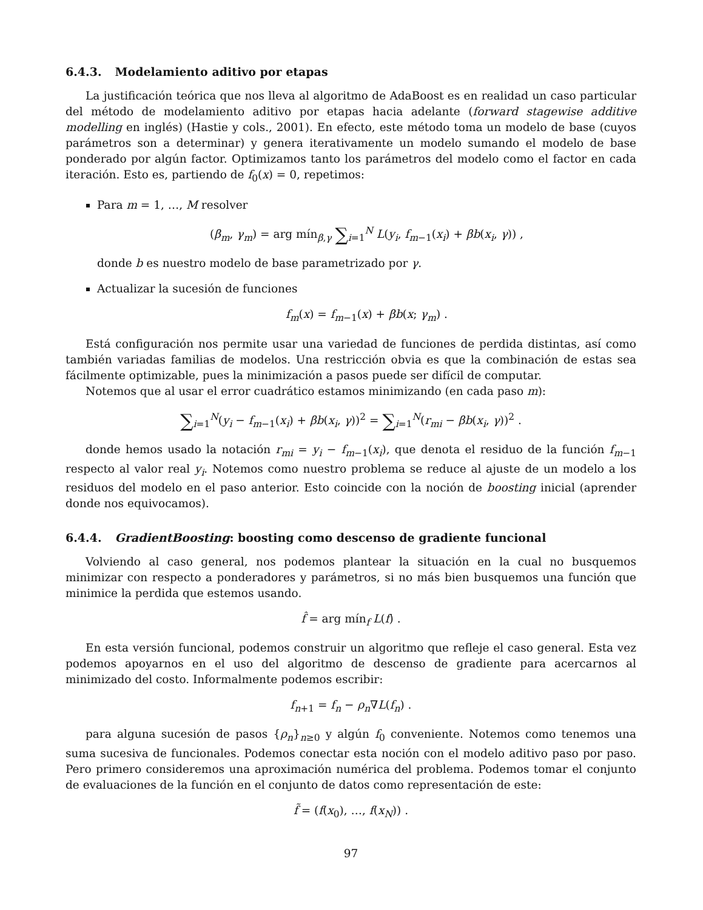6.4.3. Modelamiento aditivo por etapas
La justificación teórica que nos lleva al algoritmo de AdaBoost es en realidad un caso particular del método de modelamiento aditivo por etapas hacia adelante (forward stagewise additive modelling en inglés) (Hastie y cols., 2001). En efecto, este método toma un modelo de base (cuyos parámetros son a determinar) y genera iterativamente un modelo sumando el modelo de base ponderado por algún factor. Optimizamos tanto los parámetros del modelo como el factor en cada iteración. Esto es, partiendo de f<sub>0</sub>(x) = 0, repetimos:
Para m = 1, …, M resolver
(β<sub>m</sub>, γ<sub>m</sub>) = arg mín<sub>β,γ</sub> ∑<sub>i=1</sub><sup>N</sup> L(y<sub>i</sub>, f<sub>m−1</sub>(x<sub>i</sub>) + βb(x<sub>i</sub>, γ)) ,
donde b es nuestro modelo de base parametrizado por γ.
Actualizar la sucesión de funciones
f<sub>m</sub>(x) = f<sub>m−1</sub>(x) + βb(x; γ<sub>m</sub>) .
Está configuración nos permite usar una variedad de funciones de perdida distintas, así como también variadas familias de modelos. Una restricción obvia es que la combinación de estas sea fácilmente optimizable, pues la minimización a pasos puede ser difícil de computar.
Notemos que al usar el error cuadrático estamos minimizando (en cada paso m):
∑<sub>i=1</sub><sup>N</sup>(y<sub>i</sub> − f<sub>m−1</sub>(x<sub>i</sub>) + βb(x<sub>i</sub>, γ))<sup>2</sup> = ∑<sub>i=1</sub><sup>N</sup>(r<sub>mi</sub> − βb(x<sub>i</sub>, γ))<sup>2</sup> .
donde hemos usado la notación r<sub>mi</sub> = y<sub>i</sub> − f<sub>m−1</sub>(x<sub>i</sub>), que denota el residuo de la función f<sub>m−1</sub> respecto al valor real y<sub>i</sub>. Notemos como nuestro problema se reduce al ajuste de un modelo a los residuos del modelo en el paso anterior. Esto coincide con la noción de boosting inicial (aprender donde nos equivocamos).
6.4.4. GradientBoosting: boosting como descenso de gradiente funcional
Volviendo al caso general, nos podemos plantear la situación en la cual no busquemos minimizar con respecto a ponderadores y parámetros, si no más bien busquemos una función que minimice la perdida que estemos usando.
f̂ = arg mín<sub>f</sub> L(f) .
En esta versión funcional, podemos construir un algoritmo que refleje el caso general. Esta vez podemos apoyarnos en el uso del algoritmo de descenso de gradiente para acercarnos al minimizado del costo. Informalmente podemos escribir:
f<sub>n+1</sub> = f<sub>n</sub> − ρ<sub>n</sub>∇L(f<sub>n</sub>) .
para alguna sucesión de pasos {ρ<sub>n</sub>}<sub>n≥0</sub> y algún f<sub>0</sub> conveniente. Notemos como tenemos una suma sucesiva de funcionales. Podemos conectar esta noción con el modelo aditivo paso por paso. Pero primero consideremos una aproximación numérica del problema. Podemos tomar el conjunto de evaluaciones de la función en el conjunto de datos como representación de este:
f̃ = (f(x<sub>0</sub>), …, f(x<sub>N</sub>)) .
97